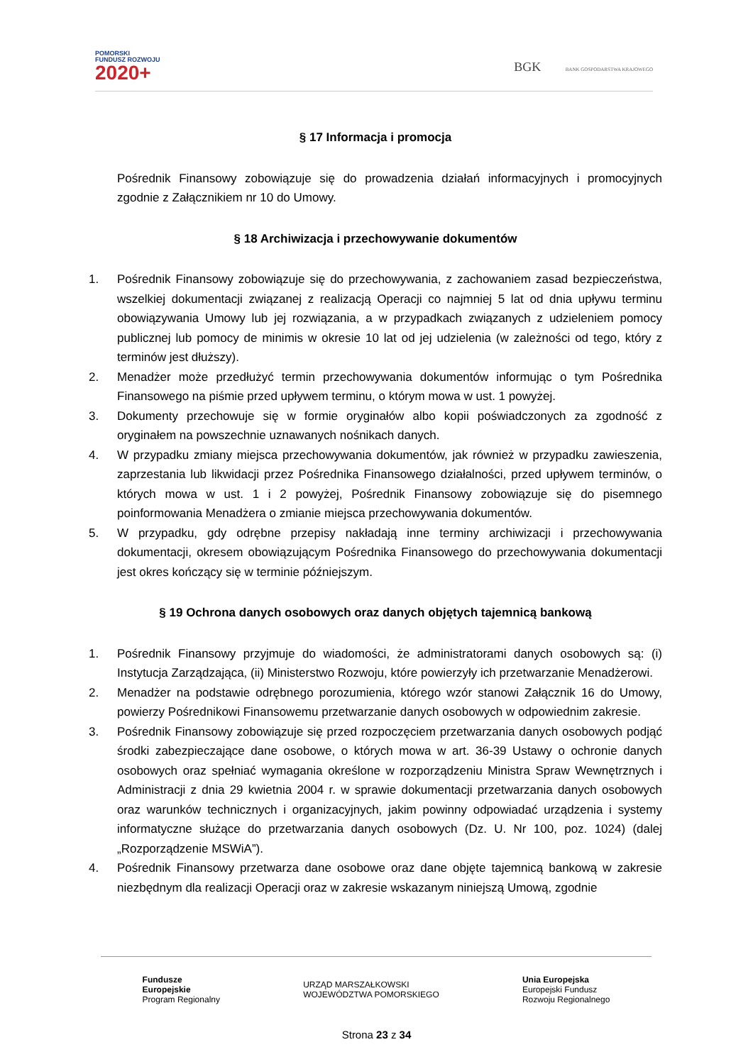POMORSKI
FUNDUSZ ROZWOJU
2020+
BGK BANK GOSPODARSTWA KRAJOWEGO
§ 17 Informacja i promocja
Pośrednik Finansowy zobowiązuje się do prowadzenia działań informacyjnych i promocyjnych zgodnie z Załącznikiem nr 10 do Umowy.
§ 18 Archiwizacja i przechowywanie dokumentów
1. Pośrednik Finansowy zobowiązuje się do przechowywania, z zachowaniem zasad bezpieczeństwa, wszelkiej dokumentacji związanej z realizacją Operacji co najmniej 5 lat od dnia upływu terminu obowiązywania Umowy lub jej rozwiązania, a w przypadkach związanych z udzieleniem pomocy publicznej lub pomocy de minimis w okresie 10 lat od jej udzielenia (w zależności od tego, który z terminów jest dłuższy).
2. Menadżer może przedłużyć termin przechowywania dokumentów informując o tym Pośrednika Finansowego na piśmie przed upływem terminu, o którym mowa w ust. 1 powyżej.
3. Dokumenty przechowuje się w formie oryginałów albo kopii poświadczonych za zgodność z oryginałem na powszechnie uznawanych nośnikach danych.
4. W przypadku zmiany miejsca przechowywania dokumentów, jak również w przypadku zawieszenia, zaprzestania lub likwidacji przez Pośrednika Finansowego działalności, przed upływem terminów, o których mowa w ust. 1 i 2 powyżej, Pośrednik Finansowy zobowiązuje się do pisemnego poinformowania Menadżera o zmianie miejsca przechowywania dokumentów.
5. W przypadku, gdy odrębne przepisy nakładają inne terminy archiwizacji i przechowywania dokumentacji, okresem obowiązującym Pośrednika Finansowego do przechowywania dokumentacji jest okres kończący się w terminie późniejszym.
§ 19 Ochrona danych osobowych oraz danych objętych tajemnicą bankową
1. Pośrednik Finansowy przyjmuje do wiadomości, że administratorami danych osobowych są: (i) Instytucja Zarządzająca, (ii) Ministerstwo Rozwoju, które powierzyły ich przetwarzanie Menadżerowi.
2. Menadżer na podstawie odrębnego porozumienia, którego wzór stanowi Załącznik 16 do Umowy, powierzy Pośrednikowi Finansowemu przetwarzanie danych osobowych w odpowiednim zakresie.
3. Pośrednik Finansowy zobowiązuje się przed rozpoczęciem przetwarzania danych osobowych podjąć środki zabezpieczające dane osobowe, o których mowa w art. 36-39 Ustawy o ochronie danych osobowych oraz spełniać wymagania określone w rozporządzeniu Ministra Spraw Wewnętrznych i Administracji z dnia 29 kwietnia 2004 r. w sprawie dokumentacji przetwarzania danych osobowych oraz warunków technicznych i organizacyjnych, jakim powinny odpowiadać urządzenia i systemy informatyczne służące do przetwarzania danych osobowych (Dz. U. Nr 100, poz. 1024) (dalej „Rozporządzenie MSWiA”).
4. Pośrednik Finansowy przetwarza dane osobowe oraz dane objęte tajemnicą bankową w zakresie niezbędnym dla realizacji Operacji oraz w zakresie wskazanym niniejszą Umową, zgodnie
Fundusze
Europejskie
Program Regionalny
URZĄD MARSZAŁKOWSKI
WOJEWÓDZTWA POMORSKIEGO
Unia Europejska
Europejski Fundusz
Rozwoju Regionalnego
Strona 23 z 34